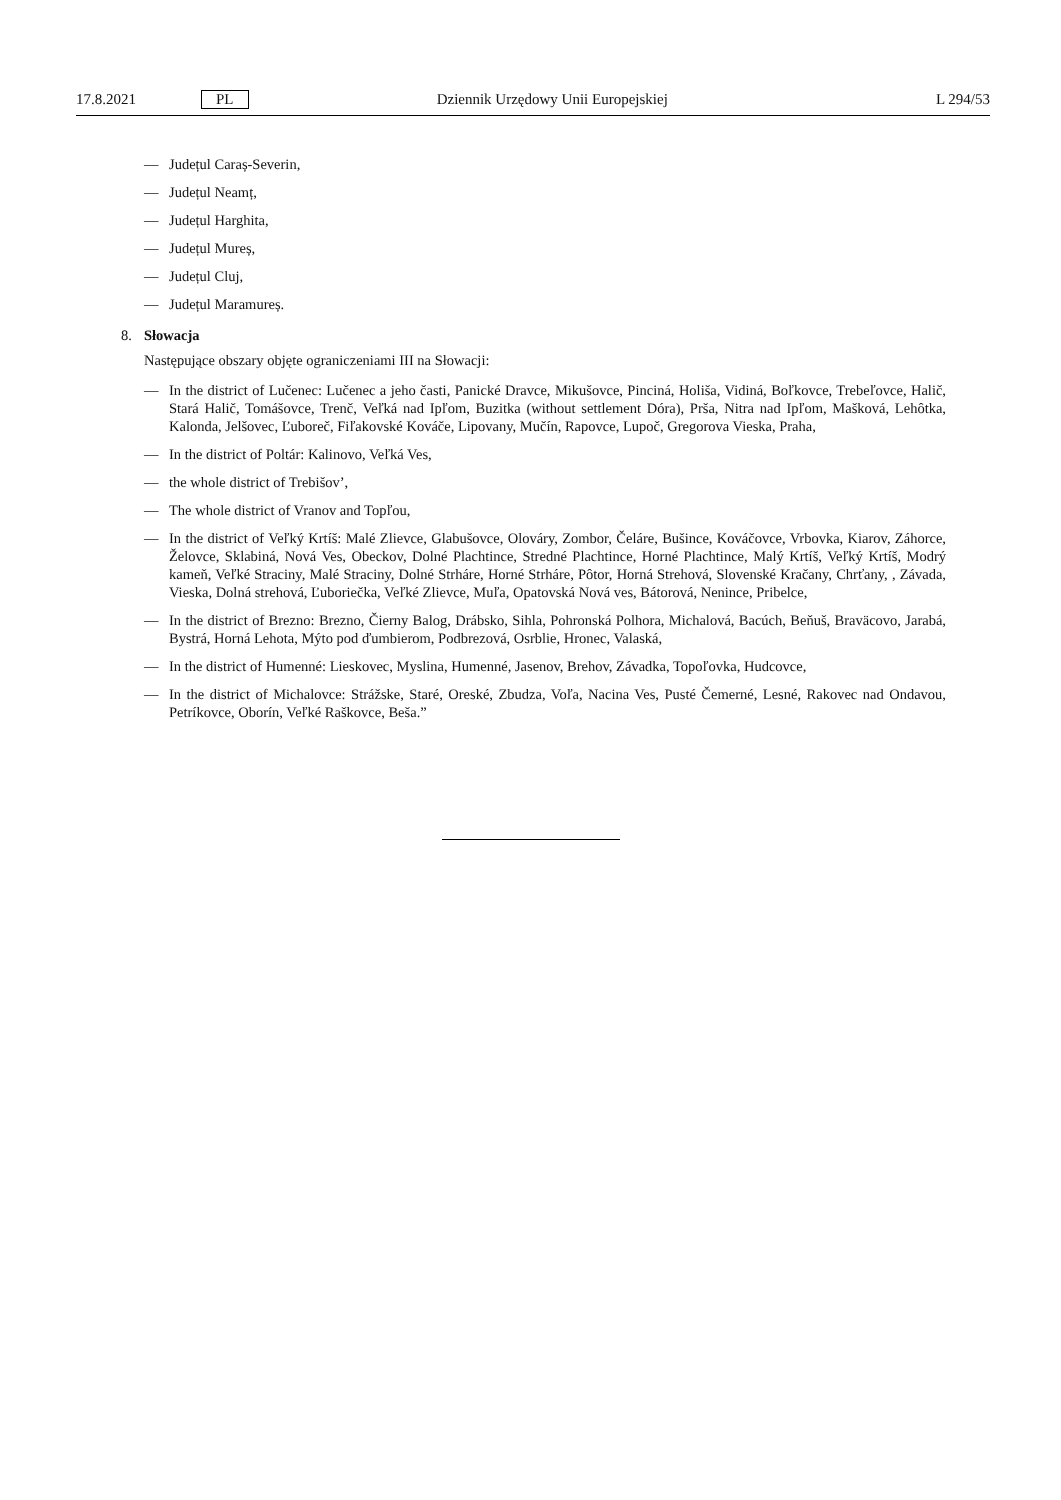17.8.2021 PL Dziennik Urzędowy Unii Europejskiej L 294/53
— Județul Caraș-Severin,
— Județul Neamț,
— Județul Harghita,
— Județul Mureș,
— Județul Cluj,
— Județul Maramureș.
8. Słowacja
Następujące obszary objęte ograniczeniami III na Słowacji:
— In the district of Lučenec: Lučenec a jeho časti, Panické Dravce, Mikušovce, Pinciná, Holiša, Vidiná, Boľkovce, Trebeľovce, Halič, Stará Halič, Tomášovce, Trenč, Veľká nad Ipľom, Buzitka (without settlement Dóra), Prša, Nitra nad Ipľom, Mašková, Lehôtka, Kalonda, Jelšovec, Ľuboreč, Fiľakovské Kováče, Lipovany, Mučín, Rapovce, Lupoč, Gregorova Vieska, Praha,
— In the district of Poltár: Kalinovo, Veľká Ves,
— the whole district of Trebišov’,
— The whole district of Vranov and Topľou,
— In the district of Veľký Krtíš: Malé Zlievce, Glabušovce, Olováry, Zombor, Čeláre, Bušince, Kováčovce, Vrbovka, Kiarov, Záhorce, Želovce, Sklabiná, Nová Ves, Obeckov, Dolné Plachtince, Stredné Plachtince, Horné Plachtince, Malý Krtíš, Veľký Krtíš, Modrý kameň, Veľké Straciny, Malé Straciny, Dolné Strháre, Horné Strháre, Pôtor, Horná Strehová, Slovenské Kračany, Chrťany, , Závada, Vieska, Dolná strehová, Ľuboriečka, Veľké Zlievce, Muľa, Opatovská Nová ves, Bátorová, Nenince, Pribelce,
— In the district of Brezno: Brezno, Čierny Balog, Drábsko, Sihla, Pohronská Polhora, Michalová, Bacúch, Beňuš, Braväcovo, Jarabá, Bystrá, Horná Lehota, Mýto pod ďumbierom, Podbrezová, Osrblie, Hronec, Valaská,
— In the district of Humenné: Lieskovec, Myslina, Humenné, Jasenov, Brehov, Závadka, Topoľovka, Hudcovce,
— In the district of Michalovce: Strážske, Staré, Oreské, Zbudza, Voľa, Nacina Ves, Pusté Čemerné, Lesné, Rakovec nad Ondavou, Petríkovce, Oborín, Veľké Raškovce, Beša.”